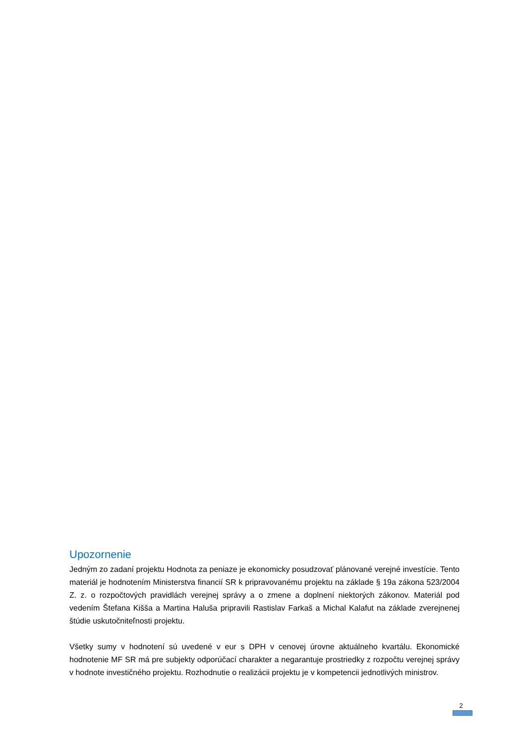Upozornenie
Jedným zo zadaní projektu Hodnota za peniaze je ekonomicky posudzovať plánované verejné investície. Tento materiál je hodnotením Ministerstva financií SR k pripravovanému projektu na základe § 19a zákona 523/2004 Z. z. o rozpočtových pravidlách verejnej správy a o zmene a doplnení niektorých zákonov. Materiál pod vedením Štefana Kišša a Martina Haluša pripravili Rastislav Farkaš a Michal Kalafut na základe zverejnenej štúdie uskutočniteľnosti projektu.
Všetky sumy v hodnotení sú uvedené v eur s DPH v cenovej úrovne aktuálneho kvartálu. Ekonomické hodnotenie MF SR má pre subjekty odporúčací charakter a negarantuje prostriedky z rozpočtu verejnej správy v hodnote investičného projektu. Rozhodnutie o realizácii projektu je v kompetencii jednotlivých ministrov.
2